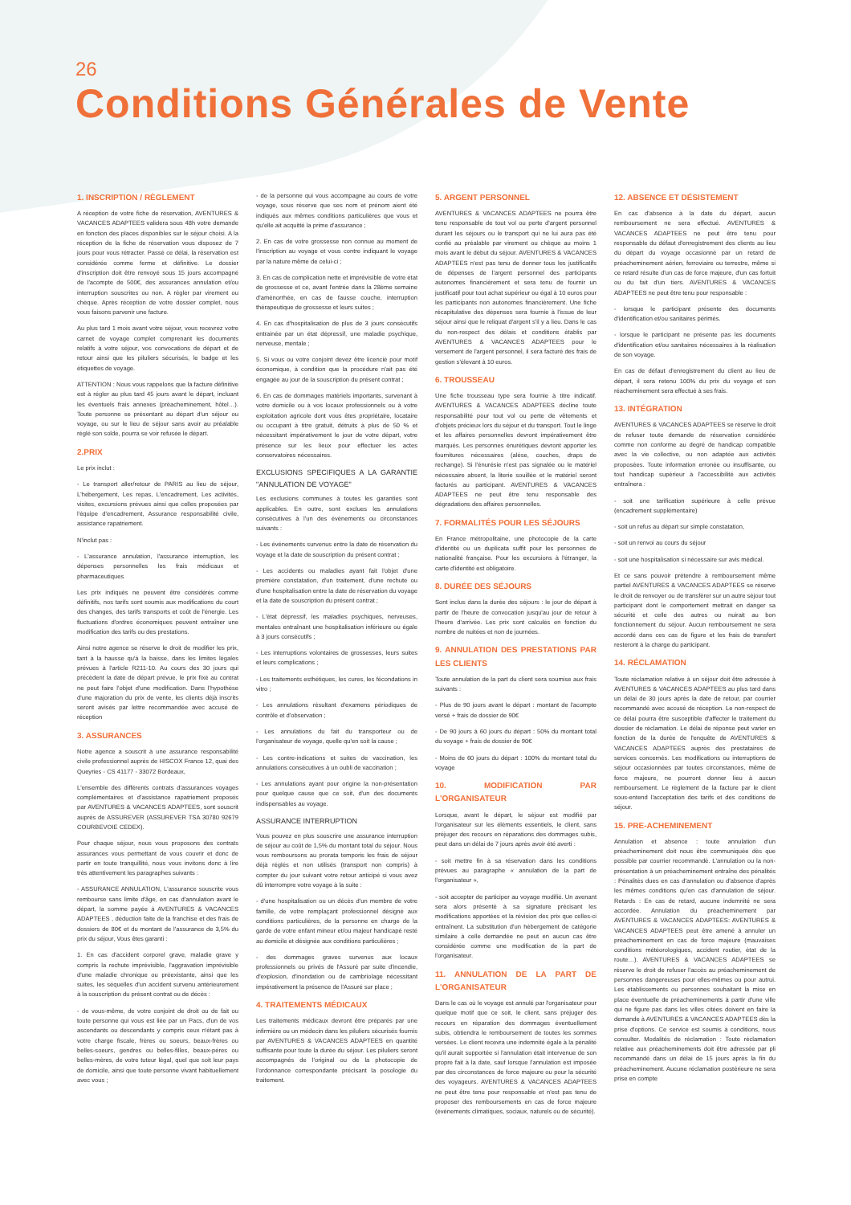26
Conditions Générales de Vente
1. INSCRIPTION / RÈGLEMENT
A réception de votre fiche de réservation, AVENTURES & VACANCES ADAPTEES validera sous 48h votre demande en fonction des places disponibles sur le séjour choisi. A la réception de la fiche de réservation vous disposez de 7 jours pour vous rétracter. Passé ce délai, la réservation est considérée comme ferme et définitive. Le dossier d'inscription doit être renvoyé sous 15 jours accompagné de l'acompte de 500€, des assurances annulation et/ou interruption souscrites ou non. A régler par virement ou chèque. Après réception de votre dossier complet, nous vous faisons parvenir une facture.
Au plus tard 1 mois avant votre séjour, vous recevrez votre carnet de voyage complet comprenant les documents relatifs à votre séjour, vos convocations de départ et de retour ainsi que les piluliers sécurisés, le badge et les étiquettes de voyage.
ATTENTION : Nous vous rappelons que la facture définitive est à régler au plus tard 45 jours avant le départ, incluant les éventuels frais annexes (préacheminement, hôtel…). Toute personne se présentant au départ d'un séjour ou voyage, ou sur le lieu de séjour sans avoir au préalable réglé son solde, pourra se voir refusée le départ.
2.PRIX
Le prix inclut :
- Le transport aller/retour de PARIS au lieu de séjour, L'hébergement, Les repas, L'encadrement, Les activités, visites, excursions prévues ainsi que celles proposées par l'équipe d'encadrement, Assurance responsabilité civile, assistance rapatriement.
N'inclut pas :
- L'assurance annulation, l'assurance interruption, les dépenses personnelles les frais médicaux et pharmaceutiques
Les prix indiqués ne peuvent être considérés comme définitifs, nos tarifs sont soumis aux modifications du court des changes, des tarifs transports et coût de l'énergie. Les fluctuations d'ordres économiques peuvent entraîner une modification des tarifs ou des prestations.
Ainsi notre agence se réserve le droit de modifier les prix, tant à la hausse qu'à la baisse, dans les limites légales prévues à l'article R211-10. Au cours des 30 jours qui précèdent la date de départ prévue, le prix fixé au contrat ne peut faire l'objet d'une modification. Dans l'hypothèse d'une majoration du prix de vente, les clients déjà inscrits seront avisés par lettre recommandée avec accusé de réception
3. ASSURANCES
Notre agence a souscrit à une assurance responsabilité civile professionnel auprès de HISCOX France 12, quai des Queyries - CS 41177 - 33072 Bordeaux,
L'ensemble des différents contrats d'assurances voyages complémentaires et d'assistance rapatriement proposés par AVENTURES & VACANCES ADAPTEES, sont souscrit auprès de ASSUREVER (ASSUREVER TSA 30780 92679 COURBEVOIE CEDEX).
Pour chaque séjour, nous vous proposons des contrats assurances vous permettant de vous couvrir et donc de partir en toute tranquillité, nous vous invitons donc à lire très attentivement les paragraphes suivants :
- ASSURANCE ANNULATION, L'assurance souscrite vous rembourse sans limite d'âge, en cas d'annulation avant le départ, la somme payée à AVENTURES & VACANCES ADAPTEES , déduction faite de la franchise et des frais de dossiers de 80€ et du montant de l'assurance de 3,5% du prix du séjour, Vous êtes garanti :
1. En cas d'accident corporel grave, maladie grave y compris la rechute imprévisible, l'aggravation imprévisible d'une maladie chronique ou préexistante, ainsi que les suites, les séquelles d'un accident survenu antérieurement à la souscription du présent contrat ou de décès :
- de vous-même, de votre conjoint de droit ou de fait ou toute personne qui vous est liée par un Pacs, d'un de vos ascendants ou descendants y compris ceux n'étant pas à votre charge fiscale, frères ou soeurs, beaux-frères ou belles-soeurs, gendres ou belles-filles, beaux-pères ou belles-mères, de votre tuteur légal, quel que soit leur pays de domicile, ainsi que toute personne vivant habituellement avec vous ;
- de la personne qui vous accompagne au cours de votre voyage, sous réserve que ses nom et prénom aient été indiqués aux mêmes conditions particulières que vous et qu'elle ait acquitté la prime d'assurance ;
2. En cas de votre grossesse non connue au moment de l'inscription au voyage et vous contre indiquant le voyage par la nature même de celui-ci ;
3. En cas de complication nette et imprévisible de votre état de grossesse et ce, avant l'entrée dans la 28ème semaine d'aménorrhée, en cas de fausse couche, interruption thérapeutique de grossesse et leurs suites ;
4. En cas d'hospitalisation de plus de 3 jours consécutifs entrainée par un état dépressif, une maladie psychique, nerveuse, mentale ;
5. Si vous ou votre conjoint devez être licencié pour motif économique, à condition que la procédure n'ait pas été engagée au jour de la souscription du présent contrat ;
6. En cas de dommages matériels importants, survenant à votre domicile ou à vos locaux professionnels ou à votre exploitation agricole dont vous êtes propriétaire, locataire ou occupant à titre gratuit, détruits à plus de 50 % et nécessitant impérativement le jour de votre départ, votre présence sur les lieux pour effectuer les actes conservatoires nécessaires.
EXCLUSIONS SPECIFIQUES A LA GARANTIE "ANNULATION DE VOYAGE"
Les exclusions communes à toutes les garanties sont applicables. En outre, sont exclues les annulations consécutives à l'un des événements ou circonstances suivants :
- Les événements survenus entre la date de réservation du voyage et la date de souscription du présent contrat ;
- Les accidents ou maladies ayant fait l'objet d'une première constatation, d'un traitement, d'une rechute ou d'une hospitalisation entre la date de réservation du voyage et la date de souscription du présent contrat ;
- L'état dépressif, les maladies psychiques, nerveuses, mentales entraînant une hospitalisation inférieure ou égale à 3 jours consécutifs ;
- Les interruptions volontaires de grossesses, leurs suites et leurs complications ;
- Les traitements esthétiques, les cures, les fécondations in vitro ;
- Les annulations résultant d'examens périodiques de contrôle et d'observation ;
- Les annulations du fait du transporteur ou de l'organisateur de voyage, quelle qu'en soit la cause ;
- Les contre-indications et suites de vaccination, les annulations consécutives à un oubli de vaccination ;
- Les annulations ayant pour origine la non-présentation pour quelque cause que ce soit, d'un des documents indispensables au voyage.
ASSURANCE INTERRUPTION
Vous pouvez en plus souscrire une assurance interruption de séjour au coût de 1,5% du montant total du séjour. Nous vous remboursons au prorata temporis les frais de séjour déjà réglés et non utilisés (transport non compris) à compter du jour suivant votre retour anticipé si vous avez dû interrompre votre voyage à la suite :
- d'une hospitalisation ou un décès d'un membre de votre famille, de votre remplaçant professionnel désigné aux conditions particulières, de la personne en charge de la garde de votre enfant mineur et/ou majeur handicapé resté au domicile et désignée aux conditions particulières ;
- des dommages graves survenus aux locaux professionnels ou privés de l'Assuré par suite d'incendie, d'explosion, d'inondation ou de cambriolage nécessitant impérativement la présence de l'Assuré sur place ;
4. TRAITEMENTS MÉDICAUX
Les traitements médicaux devront être préparés par une infirmière ou un médecin dans les piluliers sécurisés fournis par AVENTURES & VACANCES ADAPTEES en quantité suffisante pour toute la durée du séjour. Les piluliers seront accompagnés de l'original ou de la photocopie de l'ordonnance correspondante précisant la posologie du traitement.
5. ARGENT PERSONNEL
AVENTURES & VACANCES ADAPTEES ne pourra être tenu responsable de tout vol ou perte d'argent personnel durant les séjours ou le transport qui ne lui aura pas été confié au préalable par virement ou chèque au moins 1 mois avant le début du séjour. AVENTURES & VACANCES ADAPTEES n'est pas tenu de donner tous les justificatifs de dépenses de l'argent personnel des participants autonomes financièrement et sera tenu de fournir un justificatif pour tout achat supérieur ou égal à 10 euros pour les participants non autonomes financièrement. Une fiche récapitulative des dépenses sera fournie à l'issue de leur séjour ainsi que le reliquat d'argent s'il y a lieu. Dans le cas du non-respect des délais et conditions établis par AVENTURES & VACANCES ADAPTEES pour le versement de l'argent personnel, il sera facturé des frais de gestion s'élevant à 10 euros.
6. TROUSSEAU
Une fiche trousseau type sera fournie à titre indicatif. AVENTURES & VACANCES ADAPTEES décline toute responsabilité pour tout vol ou perte de vêtements et d'objets précieux lors du séjour et du transport. Tout le linge et les affaires personnelles devront impérativement être marqués. Les personnes énurétiques devront apporter les fournitures nécessaires (alèse, couches, draps de rechange). Si l'énurésie n'est pas signalée ou le matériel nécessaire absent, la literie souillée et le matériel seront facturés au participant. AVENTURES & VACANCES ADAPTEES ne peut être tenu responsable des dégradations des affaires personnelles.
7. FORMALITÉS POUR LES SÉJOURS
En France métropolitaine, une photocopie de la carte d'identité ou un duplicata suffit pour les personnes de nationalité française. Pour les excursions à l'étranger, la carte d'identité est obligatoire.
8. DURÉE DES SÉJOURS
Sont inclus dans la durée des séjours : le jour de départ à partir de l'heure de convocation jusqu'au jour de retour à l'heure d'arrivée. Les prix sont calculés en fonction du nombre de nuitées et non de journées.
9. ANNULATION DES PRESTATIONS PAR LES CLIENTS
Toute annulation de la part du client sera soumise aux frais suivants :
- Plus de 90 jours avant le départ : montant de l'acompte versé + frais de dossier de 90€
- De 90 jours à 60 jours du départ : 50% du montant total du voyage + frais de dossier de 90€
- Moins de 60 jours du départ : 100% du montant total du voyage
10. MODIFICATION PAR L'ORGANISATEUR
Lorsque, avant le départ, le séjour est modifié par l'organisateur sur les éléments essentiels, le client, sans préjuger des recours en réparations des dommages subis, peut dans un délai de 7 jours après avoir été averti :
- soit mettre fin à sa réservation dans les conditions prévues au paragraphe « annulation de la part de l'organisateur »,
- soit accepter de participer au voyage modifié. Un avenant sera alors présenté à sa signature précisant les modifications apportées et la révision des prix que celles-ci entraînent. La substitution d'un hébergement de catégorie similaire à celle demandée ne peut en aucun cas être considérée comme une modification de la part de l'organisateur.
11. ANNULATION DE LA PART DE L'ORGANISATEUR
Dans le cas où le voyage est annulé par l'organisateur pour quelque motif que ce soit, le client, sans préjuger des recours en réparation des dommages éventuellement subis, obtiendra le remboursement de toutes les sommes versées. Le client recevra une indemnité égale à la pénalité qu'il aurait supportée si l'annulation était intervenue de son propre fait à la date, sauf lorsque l'annulation est imposée par des circonstances de force majeure ou pour la sécurité des voyageurs. AVENTURES & VACANCES ADAPTEES ne peut être tenu pour responsable et n'est pas tenu de proposer des remboursements en cas de force majeure (événements climatiques, sociaux, naturels ou de sécurité).
12. ABSENCE ET DÉSISTEMENT
En cas d'absence à la date du départ, aucun remboursement ne sera effectué. AVENTURES & VACANCES ADAPTEES ne peut être tenu pour responsable du défaut d'enregistrement des clients au lieu du départ du voyage occasionné par un retard de préacheminement aérien, ferroviaire ou terrestre, même si ce retard résulte d'un cas de force majeure, d'un cas fortuit ou du fait d'un tiers. AVENTURES & VACANCES ADAPTEES ne peut être tenu pour responsable :
- lorsque le participant présente des documents d'identification et/ou sanitaires périmés.
- lorsque le participant ne présente pas les documents d'identification et/ou sanitaires nécessaires à la réalisation de son voyage.
En cas de défaut d'enregistrement du client au lieu de départ, il sera retenu 100% du prix du voyage et son réacheminement sera effectué à ses frais.
13. INTÉGRATION
AVENTURES & VACANCES ADAPTEES se réserve le droit de refuser toute demande de réservation considérée comme non conforme au degré de handicap compatible avec la vie collective, ou non adaptée aux activités proposées. Toute information erronée ou insuffisante, ou tout handicap supérieur à l'accessibilité aux activités entraînera :
- soit une tarification supérieure à celle prévue (encadrement supplémentaire)
- soit un refus au départ sur simple constatation,
- soit un renvoi au cours du séjour
- soit une hospitalisation si nécessaire sur avis médical.
Et ce sans pouvoir prétendre à remboursement même partiel AVENTURES & VACANCES ADAPTEES se réserve le droit de renvoyer ou de transférer sur un autre séjour tout participant dont le comportement mettrait en danger sa sécurité et celle des autres ou nuirait au bon fonctionnement du séjour. Aucun remboursement ne sera accordé dans ces cas de figure et les frais de transfert resteront à la charge du participant.
14. RÉCLAMATION
Toute réclamation relative à un séjour doit être adressée à AVENTURES & VACANCES ADAPTEES au plus tard dans un délai de 30 jours après la date de retour, par courrier recommandé avec accusé de réception. Le non-respect de ce délai pourra être susceptible d'affecter le traitement du dossier de réclamation. Le délai de réponse peut varier en fonction de la durée de l'enquête de AVENTURES & VACANCES ADAPTEES auprès des prestataires de services concernés. Les modifications ou interruptions de séjour occasionnées par toutes circonstances, même de force majeure, ne pourront donner lieu à aucun remboursement. Le règlement de la facture par le client sous-entend l'acceptation des tarifs et des conditions de séjour.
15. PRE-ACHEMINEMENT
Annulation et absence : toute annulation d'un préacheminement doit nous être communiquée dès que possible par courrier recommandé. L'annulation ou la non-présentation à un préacheminement entraîne des pénalités : Pénalités dues en cas d'annulation ou d'absence d'après les mêmes conditions qu'en cas d'annulation de séjour. Retards : En cas de retard, aucune indemnité ne sera accordée. Annulation du préacheminement par AVENTURES & VACANCES ADAPTEES: AVENTURES & VACANCES ADAPTEES peut être amené à annuler un préacheminement en cas de force majeure (mauvaises conditions météorologiques, accident routier, état de la route…). AVENTURES & VACANCES ADAPTEES se réserve le droit de refuser l'accès au préacheminement de personnes dangereuses pour elles-mêmes ou pour autrui. Les établissements ou personnes souhaitant la mise en place éventuelle de préacheminements à partir d'une ville qui ne figure pas dans les villes citées doivent en faire la demande à AVENTURES & VACANCES ADAPTEES dès la prise d'options. Ce service est soumis à conditions, nous consulter. Modalités de réclamation : Toute réclamation relative aux préacheminements doit être adressée par pli recommandé dans un délai de 15 jours après la fin du préacheminement. Aucune réclamation postérieure ne sera prise en compte